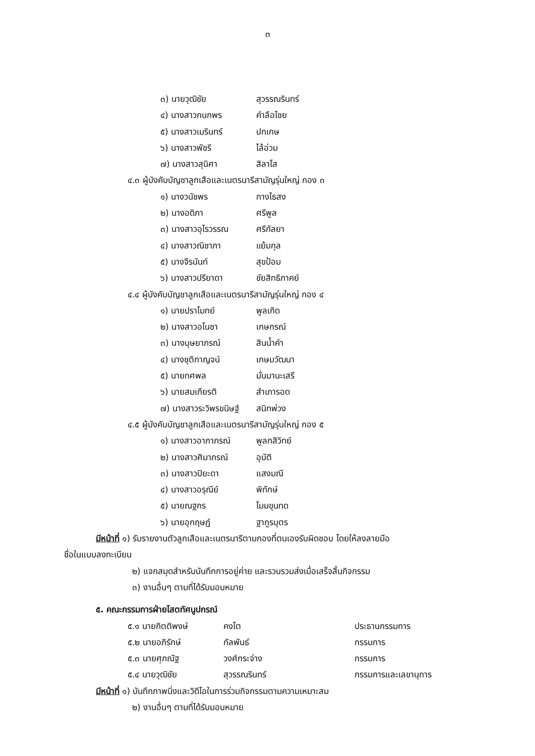๓
๓) นายวุฒิชัย สุวรรณรินทร์
๔) นางสาวกนกพร คำลือไชย
๕) นางสาวเมรินทร์ ปกเกษ
๖) นางสาวพัชรี ไล้อ่วม
๗) นางสาวสุนิศา สิลาโส
๔.๓ ผู้บังคับบัญชาลูกเสือและเนตรนารีสามัญรุ่นใหญ่ กอง ๓
๑) นางวนัชพร กางไธสง
๒) นางอดิภา ศรีพูล
๓) นางสาวอุไรวรรณ ศรีกัลยา
๔) นางสาวณิชาภา แย้มกุล
๕) นางจีรนันท์ สุขป้อม
๖) นางสาวปรียาดา ชัยสิทธิภาคย์
๔.๔ ผู้บังคับบัญชาลูกเสือและเนตรนารีสามัญรุ่นใหญ่ กอง ๔
๑) นายปราโมทย์ พูลเกิด
๒) นางสาวอโนชา เกษกรณ์
๓) นางบุษยาภรณ์ สินน้ำคำ
๔) นางชุติกาญจน์ เกษมวัฒนา
๕) นายทศพล มั่นมานะเสรี
๖) นายสมเกียรติ สำเภารอด
๗) นางสาวระวิพรขนิษฐ์ สนิทพ่วง
๔.๕ ผู้บังคับบัญชาลูกเสือและเนตรนารีสามัญรุ่นใหญ่ กอง ๕
๑) นางสาวอาภาภรณ์ พูลกสิวิทย์
๒) นางสาวศิมาภรณ์ อุบัติ
๓) นางสาวปิยะดา แสงมณี
๔) นางสาวอรุณีย์ พิทักษ์
๕) นายณฐกร โมมขุนทด
๖) นายอุกฤษฏ์ ฐากูรบุตร
มีหน้าที่ ๑) รับรายงานตัวลูกเสือและเนตรนารีตามกองที่ตนเองรับผิดชอบ โดยให้ลงลายมือ
ชื่อในแบบลงทะเบียน
๒) แจกสมุดสำหรับบันทึกการอยู่ค่าย และรวบรวมส่งเมื่อเสร็จสิ้นกิจกรรม
๓) งานอื่นๆ ตามที่ได้รับมอบหมาย
๕. คณะกรรมการฝ่ายโสตทัศนูปกรณ์
๕.๑ นายกิตติพงษ์ คงโต ประธานกรรมการ
๕.๒ นายอภิรักษ์ กัลพันธ์ กรรมการ
๕.๓ นายศุภณัฐ วงศ์กระจ่าง กรรมการ
๕.๔ นายวุฒิชัย สุวรรณรินทร์ กรรมการและเลขานุการ
มีหน้าที่ ๑) บันทึกภาพนิ่งและวิดีโอในการร่วมกิจกรรมตามความเหมาะสม
๒) งานอื่นๆ ตามที่ได้รับมอบหมาย